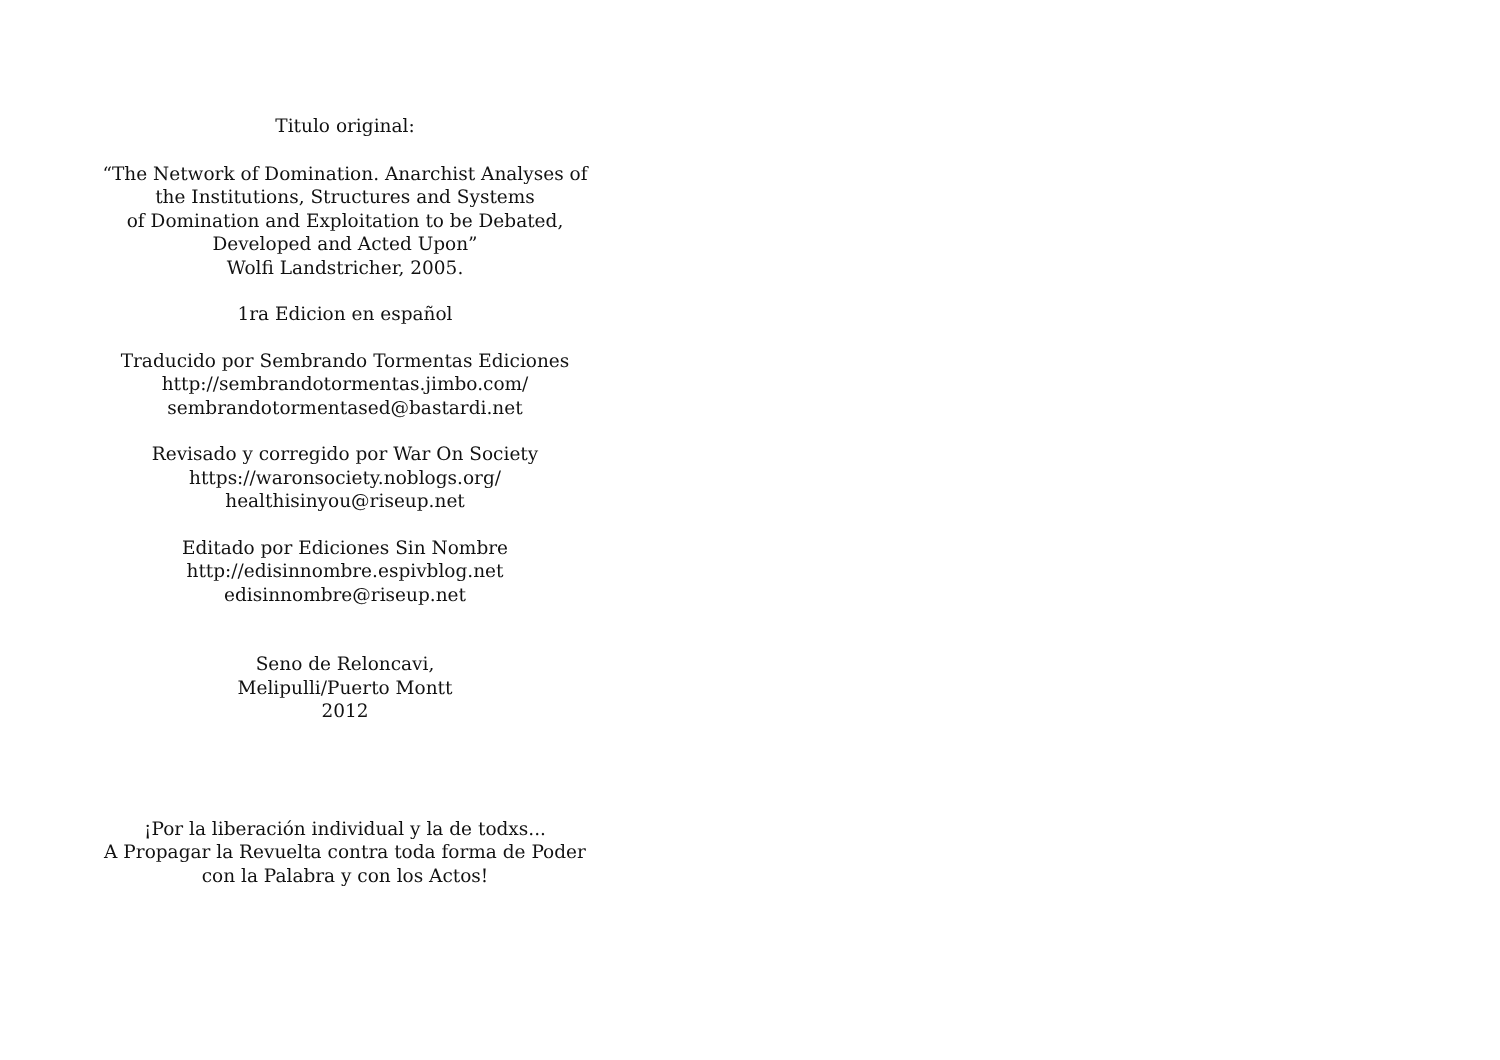Titulo original:
“The Network of Domination. Anarchist Analyses of
the Institutions, Structures and Systems
of Domination and Exploitation to be Debated,
Developed and Acted Upon”
Wolfi Landstricher, 2005.
1ra Edicion en español
Traducido por Sembrando Tormentas Ediciones
http://sembrandotormentas.jimbo.com/
sembrandotormentased@bastardi.net
Revisado y corregido por War On Society
https://waronsociety.noblogs.org/
healthisinyou@riseup.net
Editado por Ediciones Sin Nombre
http://edisinnombre.espivblog.net
edisinnombre@riseup.net
Seno de Reloncavi,
Melipulli/Puerto Montt
2012
¡Por la liberación individual y la de todxs...
A Propagar la Revuelta contra toda forma de Poder
con la Palabra y con los Actos!